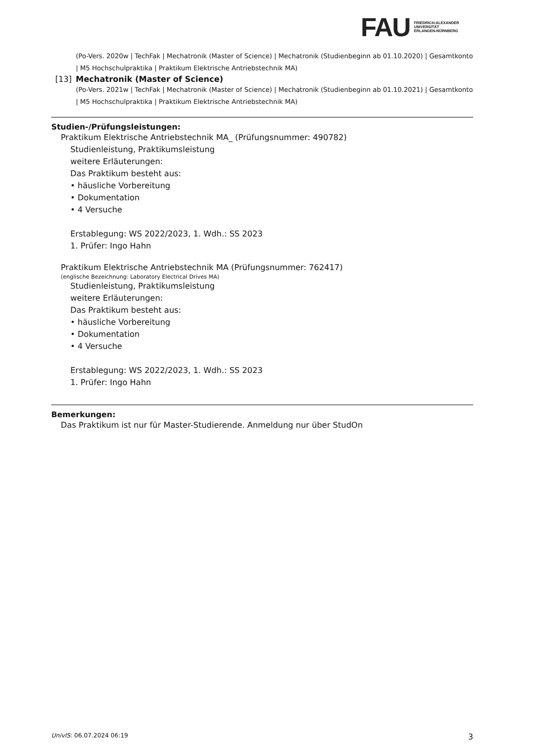FAU
FRIEDRICH-ALEXANDER
UNIVERSITÄT
ERLANGEN-NÜRNBERG
(Po-Vers. 2020w | TechFak | Mechatronik (Master of Science) | Mechatronik (Studienbeginn ab 01.10.2020) | Gesamtkonto | M5 Hochschulpraktika | Praktikum Elektrische Antriebstechnik MA)
[13] Mechatronik (Master of Science)
(Po-Vers. 2021w | TechFak | Mechatronik (Master of Science) | Mechatronik (Studienbeginn ab 01.10.2021) | Gesamtkonto | M5 Hochschulpraktika | Praktikum Elektrische Antriebstechnik MA)
Studien-/Prüfungsleistungen:
Praktikum Elektrische Antriebstechnik MA_ (Prüfungsnummer: 490782)
Studienleistung, Praktikumsleistung
weitere Erläuterungen:
Das Praktikum besteht aus:
• häusliche Vorbereitung
• Dokumentation
• 4 Versuche
Erstablegung: WS 2022/2023, 1. Wdh.: SS 2023
1. Prüfer: Ingo Hahn
Praktikum Elektrische Antriebstechnik MA (Prüfungsnummer: 762417)
(englische Bezeichnung: Laboratory Electrical Drives MA)
Studienleistung, Praktikumsleistung
weitere Erläuterungen:
Das Praktikum besteht aus:
• häusliche Vorbereitung
• Dokumentation
• 4 Versuche
Erstablegung: WS 2022/2023, 1. Wdh.: SS 2023
1. Prüfer: Ingo Hahn
Bemerkungen:
Das Praktikum ist nur für Master-Studierende. Anmeldung nur über StudOn
UnivIS: 06.07.2024 06:19 3